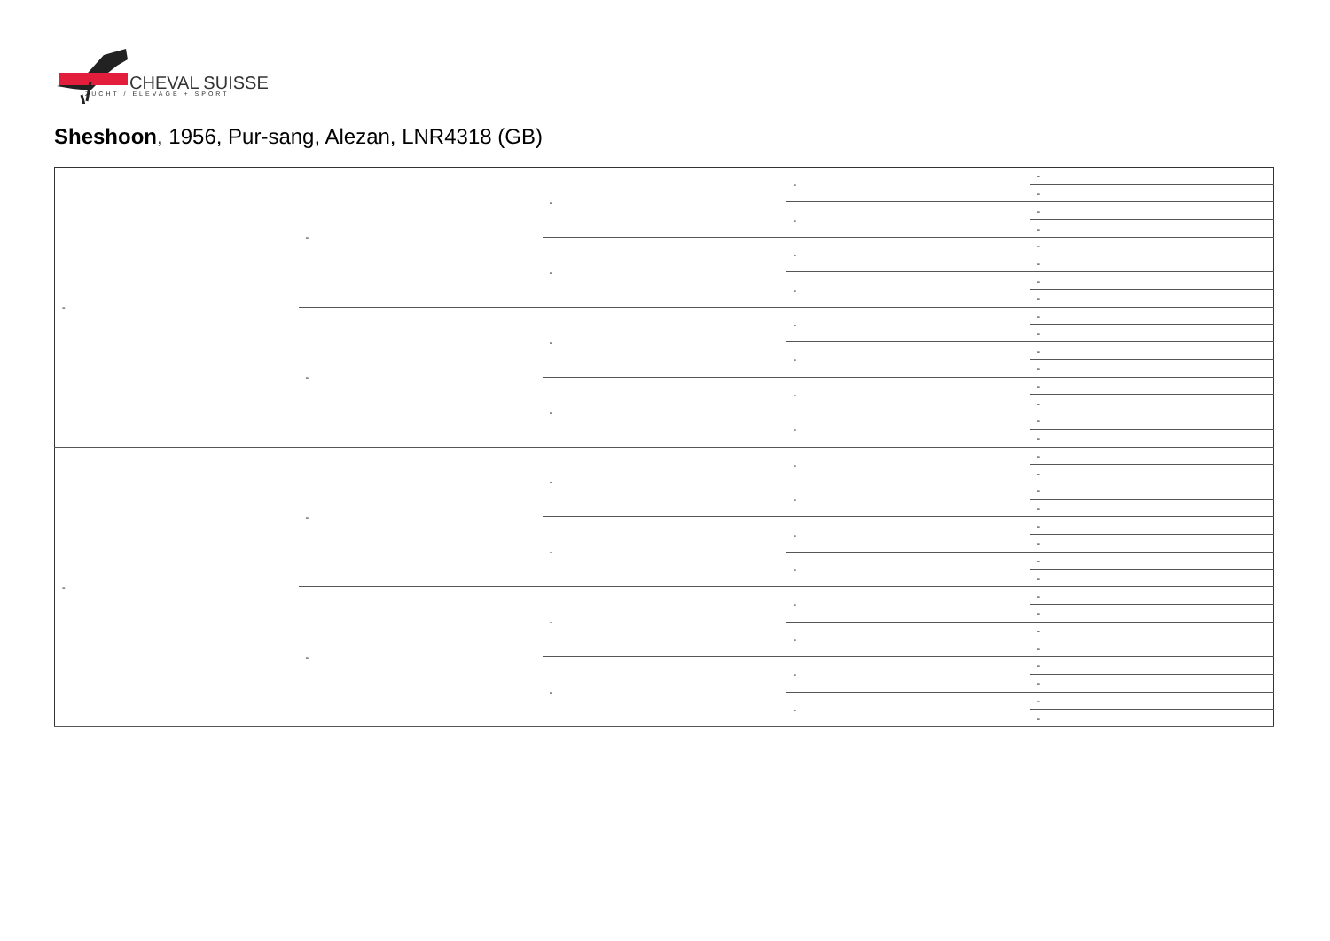CHEVAL SUISSE
ZUCHT / ELEVAGE + SPORT
Sheshoon, 1956, Pur-sang, Alezan, LNR4318 (GB)
| - | - | - | - | - |
| | | | | - |
| | | | - | - |
| | | | | - |
| | | - | - | - |
| | | | | - |
| | | | - | - |
| | | | | - |
| | - | - | - | - |
| | | | | - |
| | | | - | - |
| | | | | - |
| | | - | - | - |
| | | | | - |
| | | | - | - |
| | | | | - |
| - | - | - | - | - |
| | | | | - |
| | | | - | - |
| | | | | - |
| | | - | - | - |
| | | | | - |
| | | | - | - |
| | | | | - |
| | - | - | - | - |
| | | | | - |
| | | | - | - |
| | | | | - |
| | | - | - | - |
| | | | | - |
| | | | - | - |
| | | | | - |